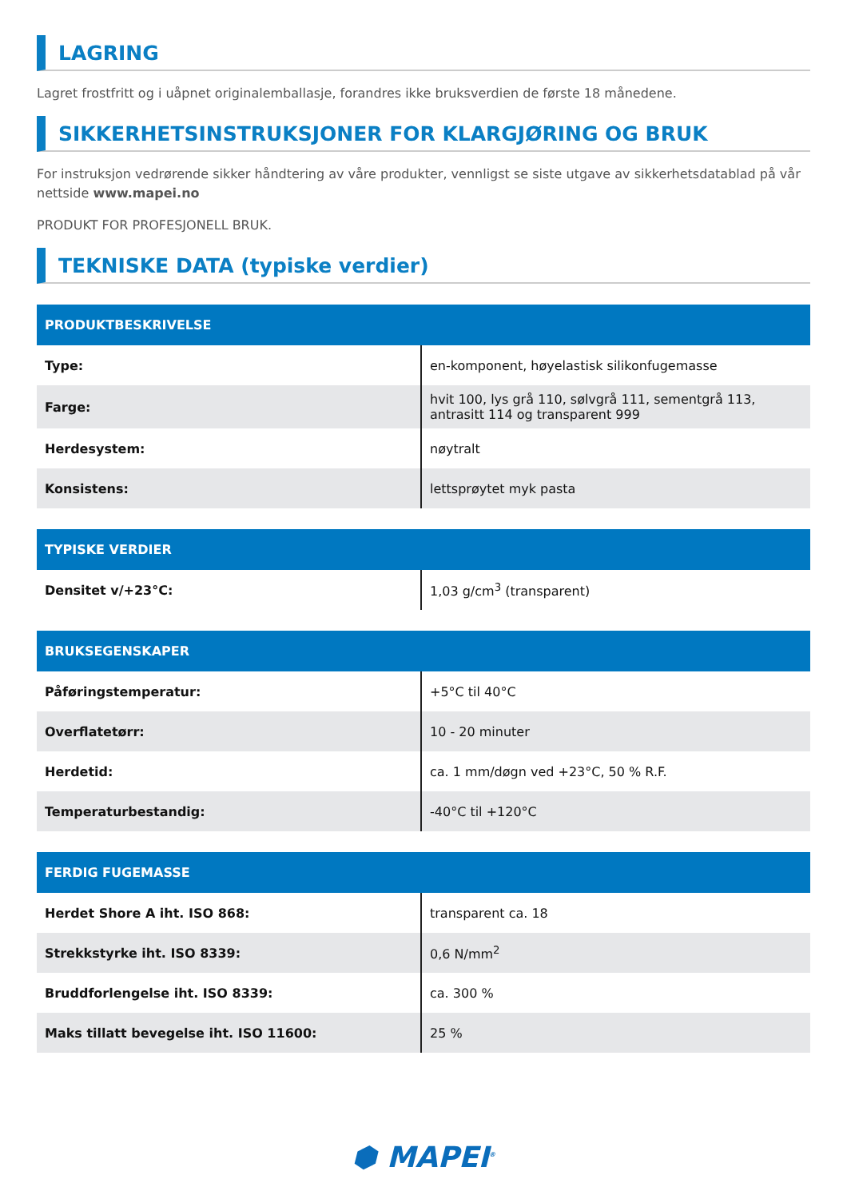LAGRING
Lagret frostfritt og i uåpnet originalemballasje, forandres ikke bruksverdien de første 18 månedene.
SIKKERHETSINSTRUKSJONER FOR KLARGJØRING OG BRUK
For instruksjon vedrørende sikker håndtering av våre produkter, vennligst se siste utgave av sikkerhetsdatablad på vår nettside www.mapei.no
PRODUKT FOR PROFESJONELL BRUK.
TEKNISKE DATA (typiske verdier)
| PRODUKTBESKRIVELSE | |
| --- | --- |
| Type: | en-komponent, høyelastisk silikonfugemasse |
| Farge: | hvit 100, lys grå 110, sølvgrå 111, sementgrå 113, antrasitt 114 og transparent 999 |
| Herdesystem: | nøytralt |
| Konsistens: | lettsprøytet myk pasta |
| TYPISKE VERDIER | |
| --- | --- |
| Densitet v/+23°C: | 1,03 g/cm<sup>3</sup> (transparent) |
| BRUKSEGENSKAPER | |
| --- | --- |
| Påføringstemperatur: | +5°C til 40°C |
| Overflatetørr: | 10 - 20 minuter |
| Herdetid: | ca. 1 mm/døgn ved +23°C, 50 % R.F. |
| Temperaturbestandig: | -40°C til +120°C |
| FERDIG FUGEMASSE | |
| --- | --- |
| Herdet Shore A iht. ISO 868: | transparent ca. 18 |
| Strekkstyrke iht. ISO 8339: | 0,6 N/mm<sup>2</sup> |
| Bruddforlengelse iht. ISO 8339: | ca. 300 % |
| Maks tillatt bevegelse iht. ISO 11600: | 25 % |
⬢ MAPEI<sup>®</sup>